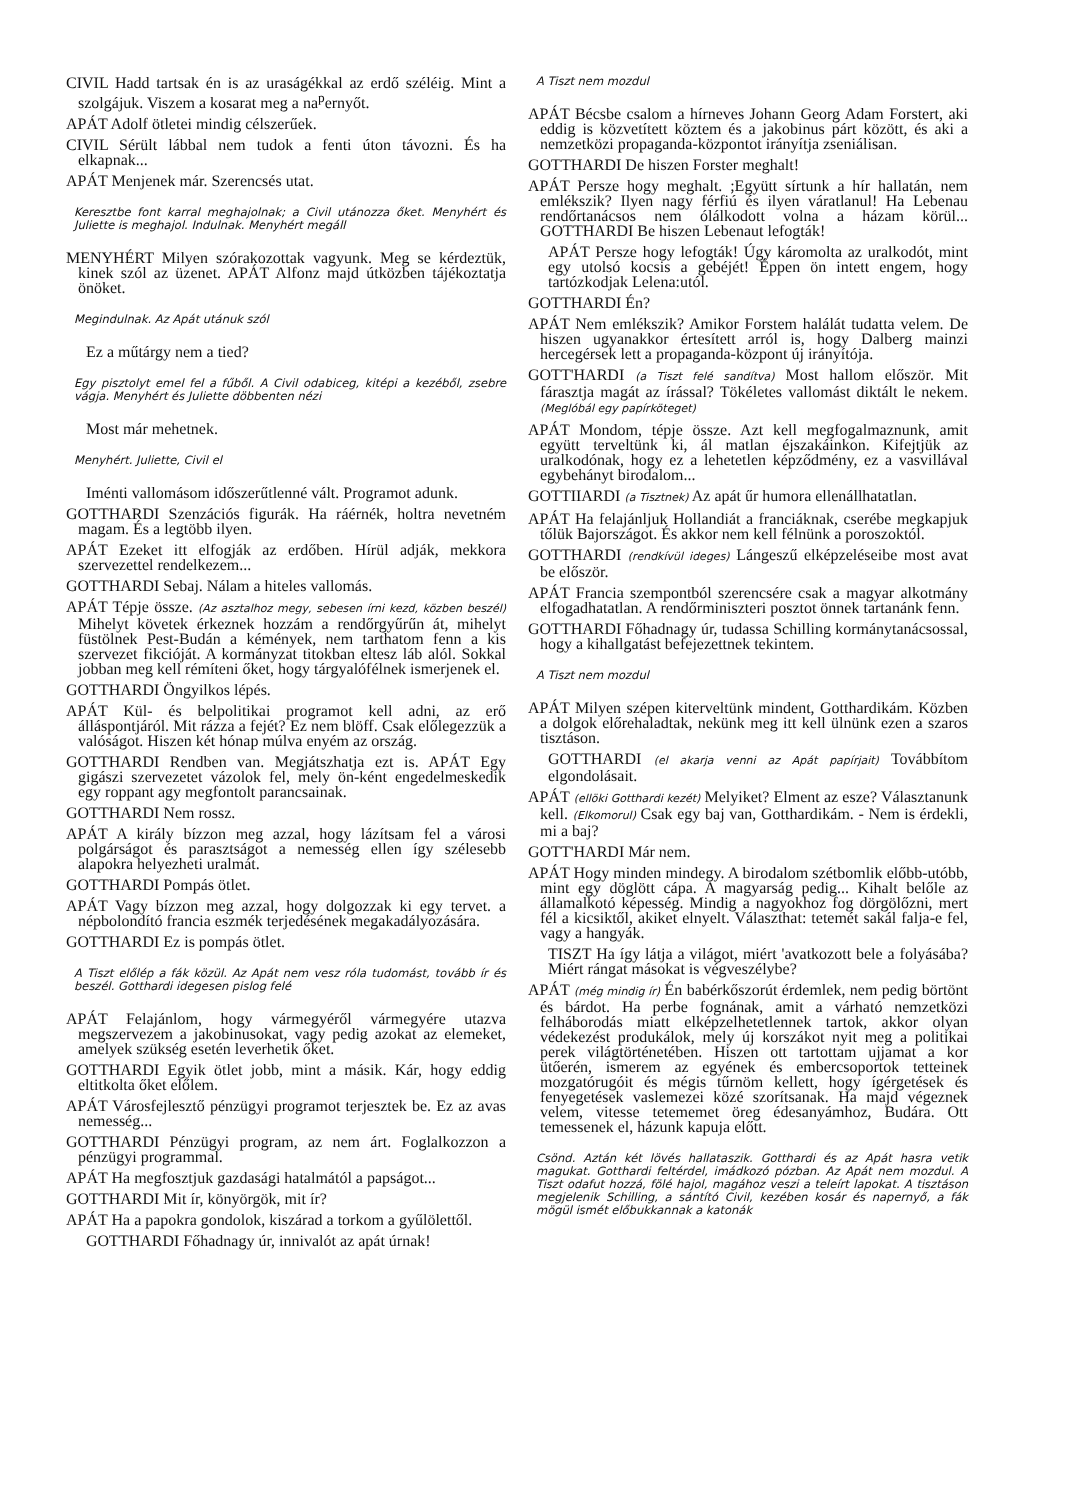CIVIL Hadd tartsak én is az uraságékkal az erdő széléig. Mint a szolgájuk. Viszem a kosarat meg a na<sup>p</sup>ernyőt.
APÁT Adolf ötletei mindig célszerűek.
CIVIL Sérült lábbal nem tudok a fenti úton távozni. És ha elkapnak...
APÁT Menjenek már. Szerencsés utat.
Keresztbe font karral meghajolnak; a Civil utánozza őket. Menyhért és Juliette is meghajol. Indulnak. Menyhért megáll
MENYHÉRT Milyen szórakozottak vagyunk. Meg se kérdeztük, kinek szól az üzenet. APÁT Alfonz majd útközben tájékoztatja önöket.
Megindulnak. Az Apát utánuk szól
Ez a műtárgy nem a tied?
Egy pisztolyt emel fel a fűből. A Civil odabiceg, kitépi a kezéből, zsebre vágja. Menyhért és Juliette döbbenten nézi
Most már mehetnek.
Menyhért. Juliette, Civil el
Iménti vallomásom időszerűtlenné vált. Programot adunk.
GOTTHARDI Szenzációs figurák. Ha ráérnék, holtra nevetném magam. És a legtöbb ilyen.
APÁT Ezeket itt elfogják az erdőben. Hírül adják, mekkora szervezettel rendelkezem...
GOTTHARDI Sebaj. Nálam a hiteles vallomás.
APÁT Tépje össze. (Az asztalhoz megy, sebesen írni kezd, közben beszél) Mihelyt követek érkeznek hozzám a rendőrgyűrűn át, mihelyt füstölnek Pest-Budán a kémények, nem tarthatom fenn a kis szervezet fikcióját. A kormányzat titokban eltesz láb alól. Sokkal jobban meg kell rémíteni őket, hogy tárgyalófélnek ismerjenek el.
GOTTHARDI Öngyilkos lépés.
APÁT Kül- és belpolitikai programot kell adni, az erő álláspontjáról. Mit rázza a fejét? Ez nem blöff. Csak előlegezzük a valóságot. Hiszen két hónap múlva enyém az ország.
GOTTHARDI Rendben van. Megjátszhatja ezt is. APÁT Egy gigászi szervezetet vázolok fel, mely ön-ként engedelmeskedik egy roppant agy megfontolt parancsainak.
GOTTHARDI Nem rossz.
APÁT A király bízzon meg azzal, hogy lázítsam fel a városi polgárságot és parasztságot a nemesség ellen így szélesebb alapokra helyezheti uralmát.
GOTTHARDI Pompás ötlet.
APÁT Vagy bízzon meg azzal, hogy dolgozzak ki egy tervet. a népbolondító francia eszmék terjedésének megakadályozására.
GOTTHARDI Ez is pompás ötlet.
A Tiszt előlép a fák közül. Az Apát nem vesz róla tudomást, tovább ír és beszél. Gotthardi idegesen pislog felé
APÁT Felajánlom, hogy vármegyéről vármegyére utazva megszervezem a jakobinusokat, vagy pedig azokat az elemeket, amelyek szükség esetén leverhetik őket.
GOTTHARDI Egyik ötlet jobb, mint a másik. Kár, hogy eddig eltitkolta őket előlem.
APÁT Városfejlesztő pénzügyi programot terjesztek be. Ez az avas nemesség...
GOTTHARDI Pénzügyi program, az nem árt. Foglalkozzon a pénzügyi programmal.
APÁT Ha megfosztjuk gazdasági hatalmától a papságot...
GOTTHARDI Mit ír, könyörgök, mit ír?
APÁT Ha a papokra gondolok, kiszárad a torkom a gyűlölettől.
GOTTHARDI Főhadnagy úr, innivalót az apát úrnak!
A Tiszt nem mozdul
APÁT Bécsbe csalom a hírneves Johann Georg Adam Forstert, aki eddig is közvetített köztem és a jakobinus párt között, és aki a nemzetközi propaganda-központot irányítja zseniálisan.
GOTTHARDI De hiszen Forster meghalt!
APÁT Persze hogy meghalt. ;Együtt sírtunk a hír hallatán, nem emlékszik? Ilyen nagy férfiú és ilyen váratlanul! Ha Lebenau rendőrtanácsos nem ólálkodott volna a házam körül... GOTTHARDI Be hiszen Lebenaut lefogták!
APÁT Persze hogy lefogták! Úgy káromolta az uralkodót, mint egy utolsó kocsis a gebéjét! Éppen ön intett engem, hogy tartózkodjak Lelena:utól.
GOTTHARDI Én?
APÁT Nem emlékszik? Amikor Forstem halálát tudatta velem. De hiszen ugyanakkor értesített arról is, hogy Dalberg mainzi hercegérsek lett a propaganda-központ új irányítója.
GOTT'HARDI (a Tiszt felé sandítva) Most hallom először. Mit fárasztja magát az írással? Tökéletes vallomást diktált le nekem. (Meglóbál egy papírköteget)
APÁT Mondom, tépje össze. Azt kell megfogalmaznunk, amit együtt terveltünk ki, ál matlan éjszakáinkon. Kifejtjük az uralkodónak, hogy ez a lehetetlen képződmény, ez a vasvillával egybehányt birodalom...
GOTTIIARDI (a Tisztnek) Az apát űr humora ellenállhatatlan.
APÁT Ha felajánljuk Hollandiát a franciáknak, cserébe megkapjuk tőlük Bajországot. És akkor nem kell félnünk a poroszoktól.
GOTTHARDI (rendkívül ideges) Lángeszű elképzeléseibe most avat be először.
APÁT Francia szempontból szerencsére csak a magyar alkotmány elfogadhatatlan. A rendőrminiszteri posztot önnek tartanánk fenn.
GOTTHARDI Főhadnagy úr, tudassa Schilling kormánytanácsossal, hogy a kihallgatást befejezettnek tekintem.
A Tiszt nem mozdul
APÁT Milyen szépen kiterveltünk mindent, Gotthardikám. Közben a dolgok előrehaladtak, nekünk meg itt kell ülnünk ezen a szaros tisztáson.
GOTTHARDI (el akarja venni az Apát papírjait) Továbbítom elgondolásait.
APÁT (ellöki Gotthardi kezét) Melyiket? Elment az esze? Választanunk kell. (Elkomorul) Csak egy baj van, Gotthardikám. - Nem is érdekli, mi a baj?
GOTT'HARDI Már nem.
APÁT Hogy minden mindegy. A birodalom szétbomlik előbb-utóbb, mint egy döglött cápa. A magyarság pedig... Kihalt belőle az államalkotó képesség. Mindig a nagyokhoz fog dörgölőzni, mert fél a kicsiktől, akiket elnyelt. Választhat: tetemét sakál falja-e fel, vagy a hangyák.
TISZT Ha így látja a világot, miért 'avatkozott bele a folyásába? Miért rángat másokat is végveszélybe?
APÁT (még mindig ír) Én babérkőszorút érdemlek, nem pedig börtönt és bárdot. Ha perbe fognának, amit a várható nemzetközi felháborodás miatt elképzelhetetlennek tartok, akkor olyan védekezést produkálok, mely új korszákot nyit meg a politikai perek világtörténetében. Hiszen ott tartottam ujjamat a kor ütőerén, ismerem az egyének és embercsoportok tetteinek mozgatórugóit és mégis tűrnöm kellett, hogy ígérgetések és fenyegetések vaslemezei közé szorítsanak. Ha majd végeznek velem, vitesse tetememet öreg édesanyámhoz, Budára. Ott temessenek el, házunk kapuja előtt.
Csönd. Aztán két lövés hallataszik. Gotthardi és az Apát hasra vetik magukat. Gotthardi feltérdel, imádkozó pózban. Az Apát nem mozdul. A Tiszt odafut hozzá, fölé hajol, magához veszi a teleírt lapokat. A tisztáson megjelenik Schilling, a sántító Civil, kezében kosár és napernyő, a fák mögül ismét előbukkannak a katonák